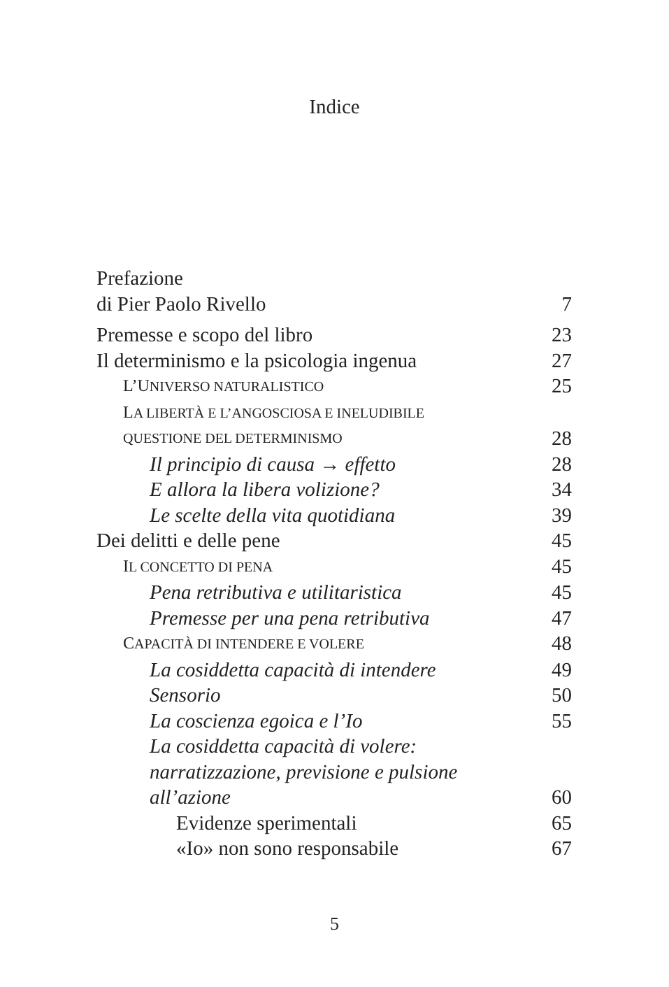Indice
Prefazione
di Pier Paolo Rivello 7
Premesse e scopo del libro 23
Il determinismo e la psicologia ingenua 27
L’UNIVERSO NATURALISTICO 25
LA LIBERTÀ E L’ANGOSCIOSA E INELUDIBILE
QUESTIONE DEL DETERMINISMO 28
Il principio di causa → effetto 28
E allora la libera volizione? 34
Le scelte della vita quotidiana 39
Dei delitti e delle pene 45
IL CONCETTO DI PENA 45
Pena retributiva e utilitaristica 45
Premesse per una pena retributiva 47
CAPACITÀ DI INTENDERE E VOLERE 48
La cosiddetta capacità di intendere 49
Sensorio 50
La coscienza egoica e l’Io 55
La cosiddetta capacità di volere:
narratizzazione, previsione e pulsione
all’azione 60
Evidenze sperimentali 65
«Io» non sono responsabile 67
5